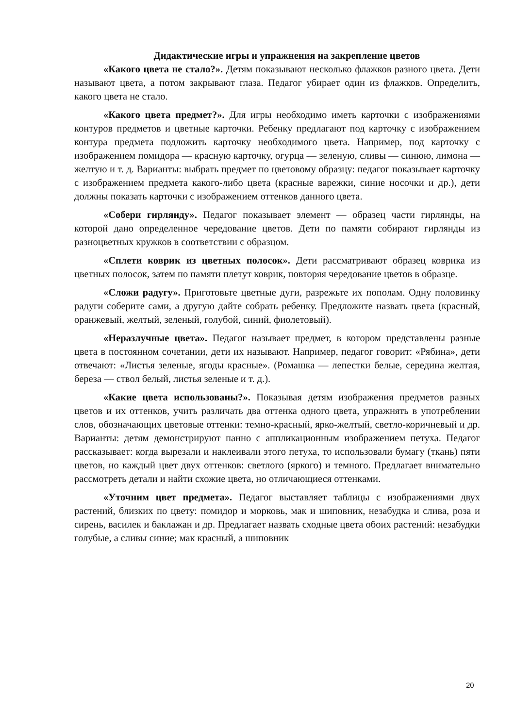Дидактические игры и упражнения на закрепление цветов
«Какого цвета не стало?». Детям показывают несколько флажков разного цвета. Дети называют цвета, а потом закрывают глаза. Педагог убирает один из флажков. Определить, какого цвета не стало.
«Какого цвета предмет?». Для игры необходимо иметь карточки с изображениями контуров предметов и цветные карточки. Ребенку предлагают под карточку с изображением контура предмета подложить карточку необходимого цвета. Например, под карточку с изображением помидора — красную карточку, огурца — зеленую, сливы — синюю, лимона — желтую и т. д. Варианты: выбрать предмет по цветовому образцу: педагог показывает карточку с изображением предмета какого-либо цвета (красные варежки, синие носочки и др.), дети должны показать карточки с изображением оттенков данного цвета.
«Собери гирлянду». Педагог показывает элемент — образец части гирлянды, на которой дано определенное чередование цветов. Дети по памяти собирают гирлянды из разноцветных кружков в соответствии с образцом.
«Сплети коврик из цветных полосок». Дети рассматривают образец коврика из цветных полосок, затем по памяти плетут коврик, повторяя чередование цветов в образце.
«Сложи радугу». Приготовьте цветные дуги, разрежьте их пополам. Одну половинку радуги соберите сами, а другую дайте собрать ребенку. Предложите назвать цвета (красный, оранжевый, желтый, зеленый, голубой, синий, фиолетовый).
«Неразлучные цвета». Педагог называет предмет, в котором представлены разные цвета в постоянном сочетании, дети их называют. Например, педагог говорит: «Рябина», дети отвечают: «Листья зеленые, ягоды красные». (Ромашка — лепестки белые, середина желтая, береза — ствол белый, листья зеленые и т. д.).
«Какие цвета использованы?». Показывая детям изображения предметов разных цветов и их оттенков, учить различать два оттенка одного цвета, упражнять в употреблении слов, обозначающих цветовые оттенки: темно-красный, ярко-желтый, светло-коричневый и др. Варианты: детям демонстрируют панно с аппликационным изображением петуха. Педагог рассказывает: когда вырезали и наклеивали этого петуха, то использовали бумагу (ткань) пяти цветов, но каждый цвет двух оттенков: светлого (яркого) и темного. Предлагает внимательно рассмотреть детали и найти схожие цвета, но отличающиеся оттенками.
«Уточним цвет предмета». Педагог выставляет таблицы с изображениями двух растений, близких по цвету: помидор и морковь, мак и шиповник, незабудка и слива, роза и сирень, василек и баклажан и др. Предлагает назвать сходные цвета обоих растений: незабудки голубые, а сливы синие; мак красный, а шиповник
20